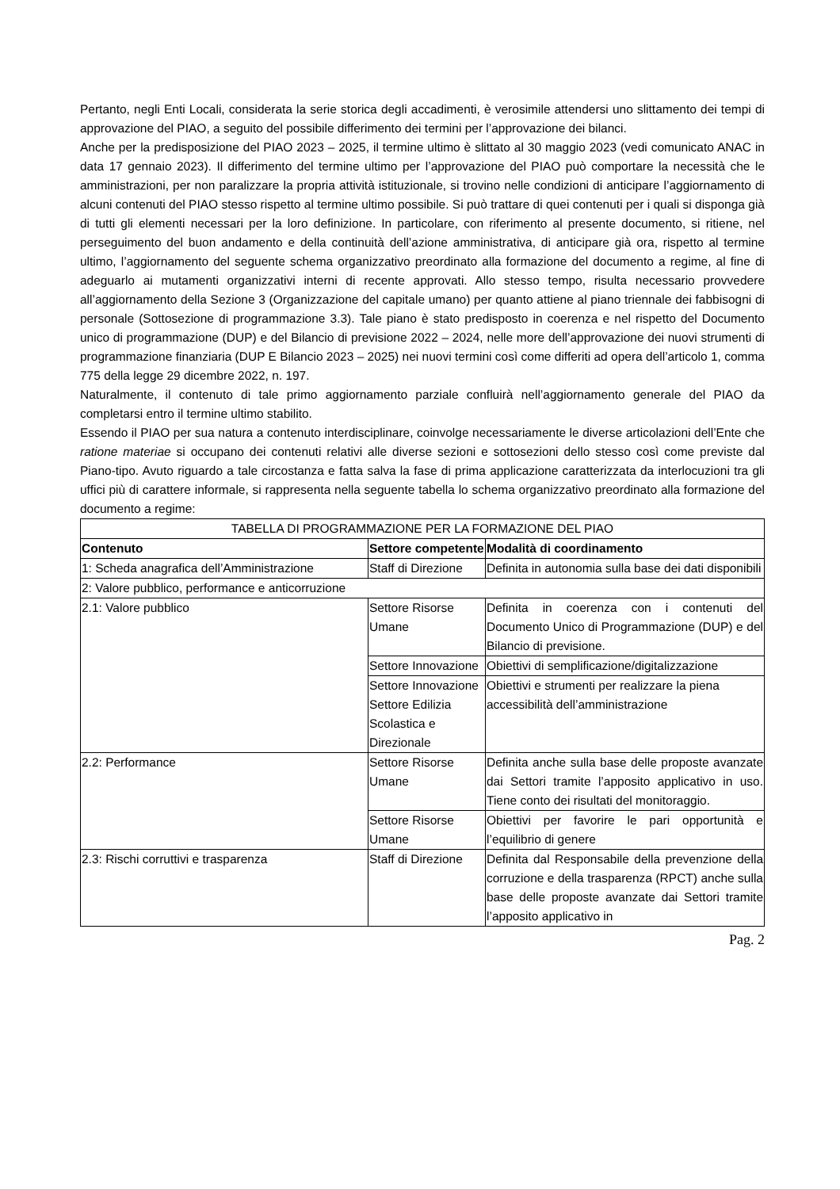Pertanto, negli Enti Locali, considerata la serie storica degli accadimenti, è verosimile attendersi uno slittamento dei tempi di approvazione del PIAO, a seguito del possibile differimento dei termini per l’approvazione dei bilanci.
Anche per la predisposizione del PIAO 2023 – 2025, il termine ultimo è slittato al 30 maggio 2023 (vedi comunicato ANAC in data 17 gennaio 2023). Il differimento del termine ultimo per l’approvazione del PIAO può comportare la necessità che le amministrazioni, per non paralizzare la propria attività istituzionale, si trovino nelle condizioni di anticipare l’aggiornamento di alcuni contenuti del PIAO stesso rispetto al termine ultimo possibile. Si può trattare di quei contenuti per i quali si disponga già di tutti gli elementi necessari per la loro definizione. In particolare, con riferimento al presente documento, si ritiene, nel perseguimento del buon andamento e della continuità dell’azione amministrativa, di anticipare già ora, rispetto al termine ultimo, l’aggiornamento del seguente schema organizzativo preordinato alla formazione del documento a regime, al fine di adeguarlo ai mutamenti organizzativi interni di recente approvati. Allo stesso tempo, risulta necessario provvedere all’aggiornamento della Sezione 3 (Organizzazione del capitale umano) per quanto attiene al piano triennale dei fabbisogni di personale (Sottosezione di programmazione 3.3). Tale piano è stato predisposto in coerenza e nel rispetto del Documento unico di programmazione (DUP) e del Bilancio di previsione 2022 – 2024, nelle more dell’approvazione dei nuovi strumenti di programmazione finanziaria (DUP E Bilancio 2023 – 2025) nei nuovi termini così come differiti ad opera dell’articolo 1, comma 775 della legge 29 dicembre 2022, n. 197.
Naturalmente, il contenuto di tale primo aggiornamento parziale confluirà nell’aggiornamento generale del PIAO da completarsi entro il termine ultimo stabilito.
Essendo il PIAO per sua natura a contenuto interdisciplinare, coinvolge necessariamente le diverse articolazioni dell’Ente che ratione materiae si occupano dei contenuti relativi alle diverse sezioni e sottosezioni dello stesso così come previste dal Piano-tipo. Avuto riguardo a tale circostanza e fatta salva la fase di prima applicazione caratterizzata da interlocuzioni tra gli uffici più di carattere informale, si rappresenta nella seguente tabella lo schema organizzativo preordinato alla formazione del documento a regime:
| TABELLA DI PROGRAMMAZIONE PER LA FORMAZIONE DEL PIAO | | |
| Contenuto | Settore competente | Modalità di coordinamento |
| 1: Scheda anagrafica dell’Amministrazione | Staff di Direzione | Definita in autonomia sulla base dei dati disponibili |
| 2: Valore pubblico, performance e anticorruzione | | |
| 2.1: Valore pubblico | Settore Risorse Umane | Definita in coerenza con i contenuti del Documento Unico di Programmazione (DUP) e del Bilancio di previsione. |
| | Settore Innovazione | Obiettivi di semplificazione/digitalizzazione |
| | Settore Innovazione Settore Edilizia Scolastica e Direzionale | Obiettivi e strumenti per realizzare la piena accessibilità dell’amministrazione |
| 2.2: Performance | Settore Risorse Umane | Definita anche sulla base delle proposte avanzate dai Settori tramite l’apposito applicativo in uso. Tiene conto dei risultati del monitoraggio. |
| | Settore Risorse Umane | Obiettivi per favorire le pari opportunità e l’equilibrio di genere |
| 2.3: Rischi corruttivi e trasparenza | Staff di Direzione | Definita dal Responsabile della prevenzione della corruzione e della trasparenza (RPCT) anche sulla base delle proposte avanzate dai Settori tramite l’apposito applicativo in |
Pag. 2